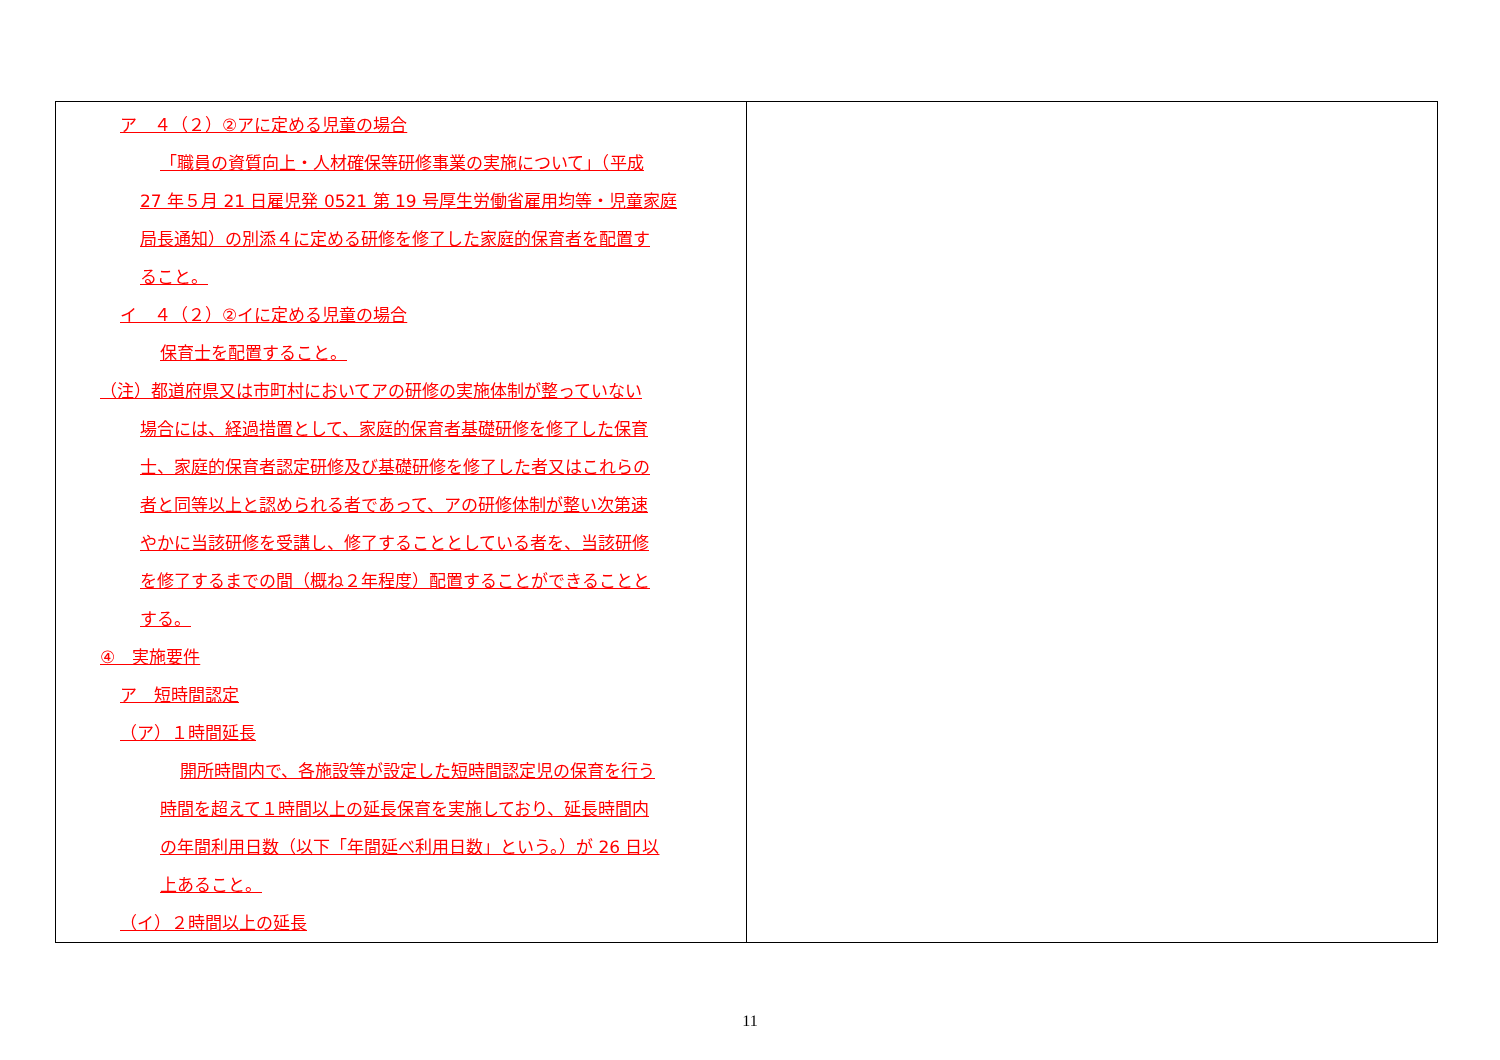| ア ４（２）②アに定める児童の場合 「職員の資質向上・人材確保等研修事業の実施について」（平成 27 年５月 21 日雇児発 0521 第 19 号厚生労働省雇用均等・児童家庭 局長通知）の別添４に定める研修を修了した家庭的保育者を配置す ること。 イ ４（２）②イに定める児童の場合 保育士を配置すること。 （注）都道府県又は市町村においてアの研修の実施体制が整っていない 場合には、経過措置として、家庭的保育者基礎研修を修了した保育 士、家庭的保育者認定研修及び基礎研修を修了した者又はこれらの 者と同等以上と認められる者であって、アの研修体制が整い次第速 やかに当該研修を受講し、修了することとしている者を、当該研修 を修了するまでの間（概ね２年程度）配置することができることと する。 ④ 実施要件 ア 短時間認定 （ア）１時間延長 開所時間内で、各施設等が設定した短時間認定児の保育を行う 時間を超えて１時間以上の延長保育を実施しており、延長時間内 の年間利用日数（以下「年間延べ利用日数」という。）が 26 日以 上あること。 （イ）２時間以上の延長 | |
11